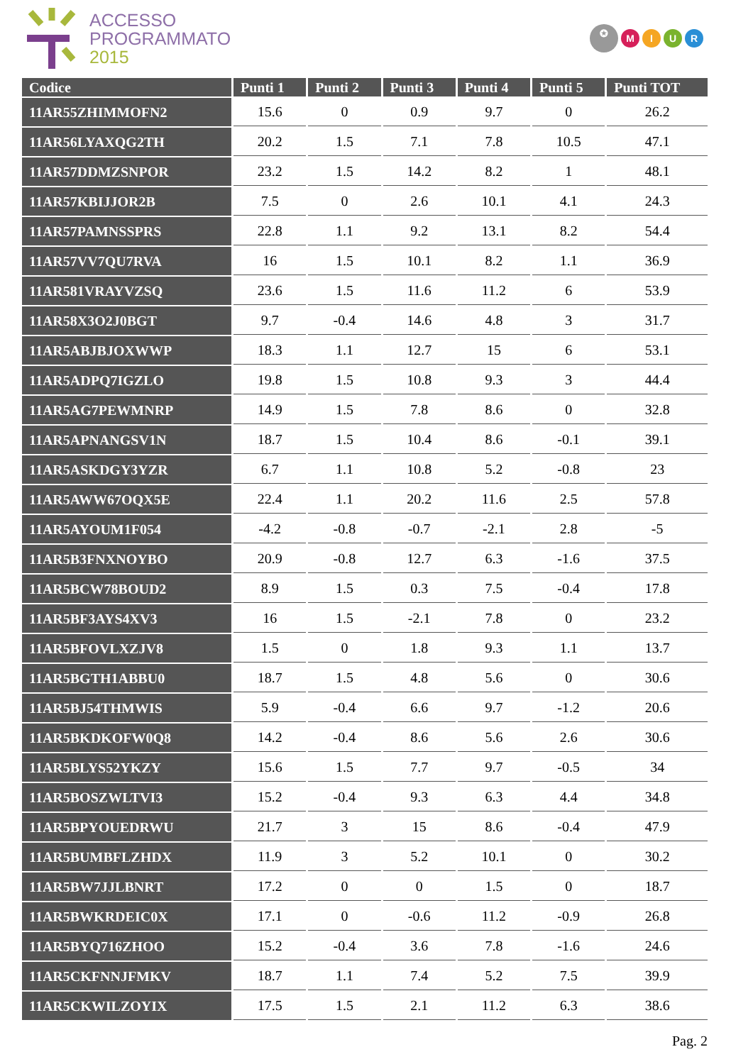ACCESSO
PROGRAMMATO
2015
✪ MIUR
| Codice | Punti 1 | Punti 2 | Punti 3 | Punti 4 | Punti 5 | Punti TOT |
| --- | --- | --- | --- | --- | --- | --- |
| 11AR55ZHIMMOFN2 | 15.6 | 0 | 0.9 | 9.7 | 0 | 26.2 |
| 11AR56LYAXQG2TH | 20.2 | 1.5 | 7.1 | 7.8 | 10.5 | 47.1 |
| 11AR57DDMZSNPOR | 23.2 | 1.5 | 14.2 | 8.2 | 1 | 48.1 |
| 11AR57KBIJJOR2B | 7.5 | 0 | 2.6 | 10.1 | 4.1 | 24.3 |
| 11AR57PAMNSSPRS | 22.8 | 1.1 | 9.2 | 13.1 | 8.2 | 54.4 |
| 11AR57VV7QU7RVA | 16 | 1.5 | 10.1 | 8.2 | 1.1 | 36.9 |
| 11AR581VRAYVZSQ | 23.6 | 1.5 | 11.6 | 11.2 | 6 | 53.9 |
| 11AR58X3O2J0BGT | 9.7 | -0.4 | 14.6 | 4.8 | 3 | 31.7 |
| 11AR5ABJBJOXWWP | 18.3 | 1.1 | 12.7 | 15 | 6 | 53.1 |
| 11AR5ADPQ7IGZLO | 19.8 | 1.5 | 10.8 | 9.3 | 3 | 44.4 |
| 11AR5AG7PEWMNRP | 14.9 | 1.5 | 7.8 | 8.6 | 0 | 32.8 |
| 11AR5APNANGSV1N | 18.7 | 1.5 | 10.4 | 8.6 | -0.1 | 39.1 |
| 11AR5ASKDGY3YZR | 6.7 | 1.1 | 10.8 | 5.2 | -0.8 | 23 |
| 11AR5AWW67OQX5E | 22.4 | 1.1 | 20.2 | 11.6 | 2.5 | 57.8 |
| 11AR5AYOUM1F054 | -4.2 | -0.8 | -0.7 | -2.1 | 2.8 | -5 |
| 11AR5B3FNXNOYBO | 20.9 | -0.8 | 12.7 | 6.3 | -1.6 | 37.5 |
| 11AR5BCW78BOUD2 | 8.9 | 1.5 | 0.3 | 7.5 | -0.4 | 17.8 |
| 11AR5BF3AYS4XV3 | 16 | 1.5 | -2.1 | 7.8 | 0 | 23.2 |
| 11AR5BFOVLXZJV8 | 1.5 | 0 | 1.8 | 9.3 | 1.1 | 13.7 |
| 11AR5BGTH1ABBU0 | 18.7 | 1.5 | 4.8 | 5.6 | 0 | 30.6 |
| 11AR5BJ54THMWIS | 5.9 | -0.4 | 6.6 | 9.7 | -1.2 | 20.6 |
| 11AR5BKDKOFW0Q8 | 14.2 | -0.4 | 8.6 | 5.6 | 2.6 | 30.6 |
| 11AR5BLYS52YKZY | 15.6 | 1.5 | 7.7 | 9.7 | -0.5 | 34 |
| 11AR5BOSZWLTVI3 | 15.2 | -0.4 | 9.3 | 6.3 | 4.4 | 34.8 |
| 11AR5BPYOUEDRWU | 21.7 | 3 | 15 | 8.6 | -0.4 | 47.9 |
| 11AR5BUMBFLZHDX | 11.9 | 3 | 5.2 | 10.1 | 0 | 30.2 |
| 11AR5BW7JJLBNRT | 17.2 | 0 | 0 | 1.5 | 0 | 18.7 |
| 11AR5BWKRDEIC0X | 17.1 | 0 | -0.6 | 11.2 | -0.9 | 26.8 |
| 11AR5BYQ716ZHOO | 15.2 | -0.4 | 3.6 | 7.8 | -1.6 | 24.6 |
| 11AR5CKFNNJFMKV | 18.7 | 1.1 | 7.4 | 5.2 | 7.5 | 39.9 |
| 11AR5CKWILZOYIX | 17.5 | 1.5 | 2.1 | 11.2 | 6.3 | 38.6 |
Pag. 2